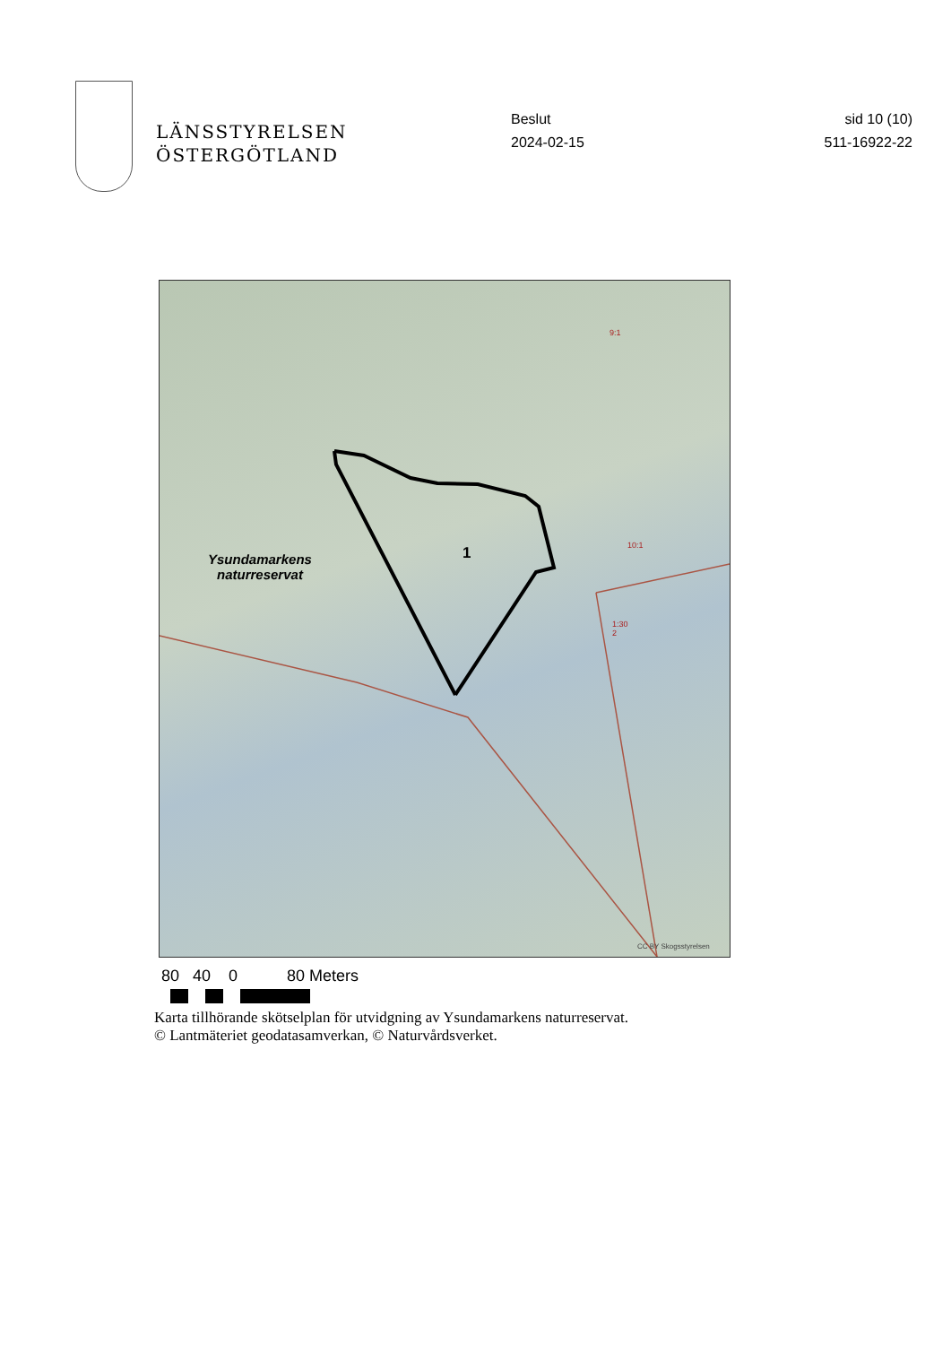LÄNSSTYRELSEN
ÖSTERGÖTLAND
Beslut
2024-02-15
sid 10 (10)
511-16922-22
Ysundamarkens
naturreservat
1
9:1
10:1
1:30
2
CC BY Skogsstyrelsen
80 40 0 80 Meters
Karta tillhörande skötselplan för utvidgning av Ysundamarkens naturreservat.
© Lantmäteriet geodatasamverkan, © Naturvårdsverket.